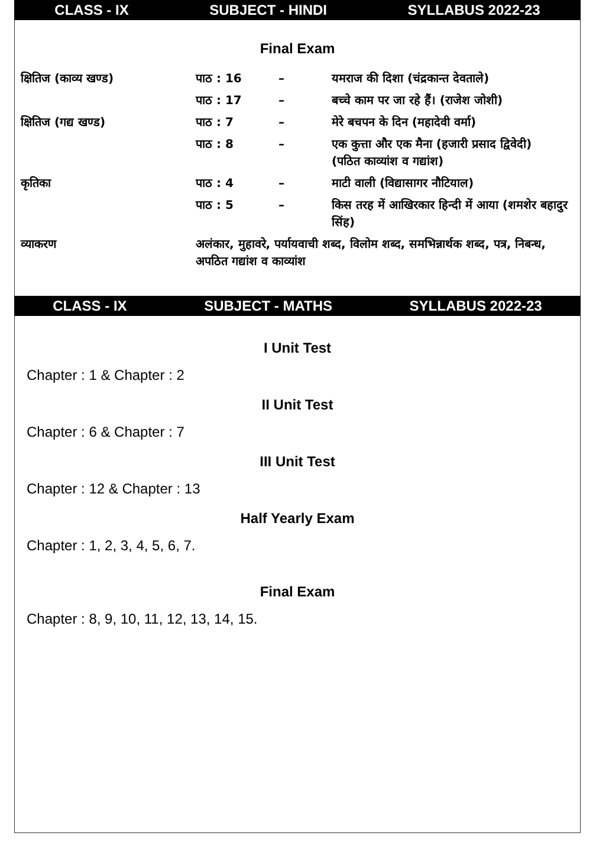CLASS - IX SUBJECT - HINDI SYLLABUS 2022-23
Final Exam
| क्षितिज (काव्य खण्ड) | पाठ : 16 | – | यमराज की दिशा (चंद्रकान्त देवताले) |
| | पाठ : 17 | – | बच्चे काम पर जा रहे हैं। (राजेश जोशी) |
| क्षितिज (गद्य खण्ड) | पाठ : 7 | – | मेरे बचपन के दिन (महादेवी वर्मा) |
| | पाठ : 8 | – | एक कुत्ता और एक मैना (हजारी प्रसाद द्विवेदी) (पठित काव्यांश व गद्यांश) |
| कृतिका | पाठ : 4 | – | माटी वाली (विद्यासागर नौटियाल) |
| | पाठ : 5 | – | किस तरह में आखिरकार हिन्दी में आया (शमशेर बहादुर सिंह) |
| व्याकरण | अलंकार, मुहावरे, पर्यायवाची शब्द, विलोम शब्द, समभिन्नार्थक शब्द, पत्र, निबन्ध, अपठित गद्यांश व काव्यांश | | |
CLASS - IX SUBJECT - MATHS SYLLABUS 2022-23
I Unit Test
Chapter : 1 & Chapter : 2
II Unit Test
Chapter : 6 & Chapter : 7
III Unit Test
Chapter : 12 & Chapter : 13
Half Yearly Exam
Chapter : 1, 2, 3, 4, 5, 6, 7.
Final Exam
Chapter : 8, 9, 10, 11, 12, 13, 14, 15.